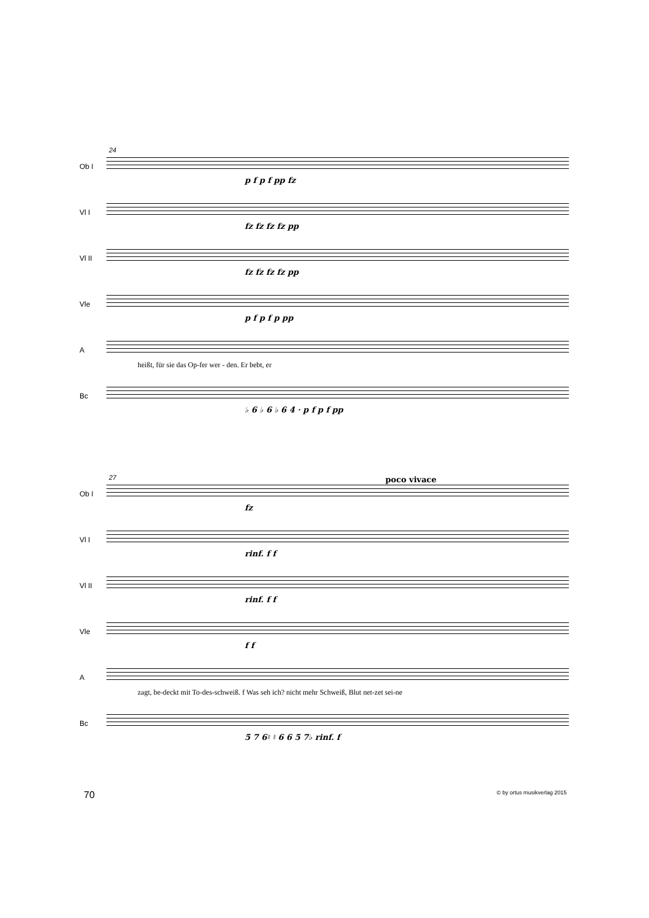24
Ob I
p f p f pp fz
Vl I
fz fz fz fz pp
Vl II
fz fz fz fz pp
Vle
p f p f p pp
A
heißt, für sie das Op-fer wer - den. Er bebt, er
Bc
♭ 6 ♭ 6 ♭ 6 4 · p f p f pp
27
Ob I
poco vivace
fz
Vl I
rinf. f f
Vl II
rinf. f f
Vle
f f
A
zagt, be-deckt mit To-des-schweiß. f Was seh ich? nicht mehr Schweiß, Blut net-zet sei-ne
Bc
5 7 6♮ ♮ 6 6 5 7♭ rinf. f
70 © by ortus musikverlag 2015